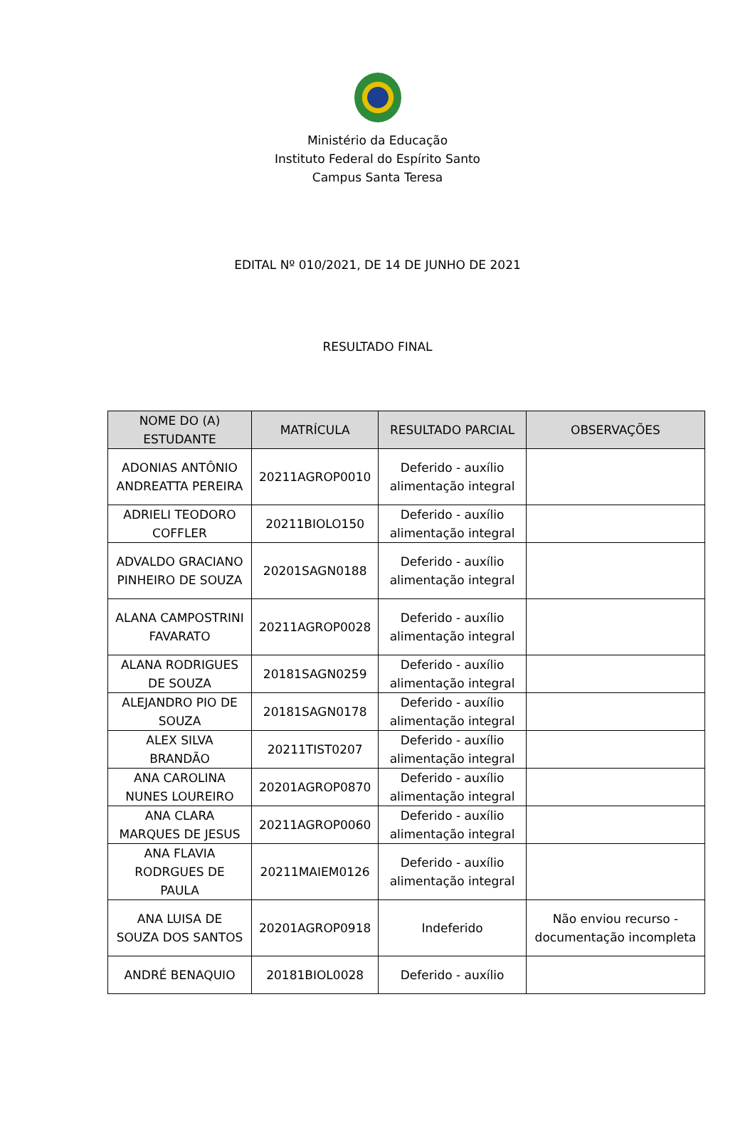Ministério da Educação
Instituto Federal do Espírito Santo
Campus Santa Teresa
EDITAL Nº 010/2021, DE 14 DE JUNHO DE 2021
RESULTADO FINAL
| NOME DO (A) ESTUDANTE | MATRÍCULA | RESULTADO PARCIAL | OBSERVAÇÕES |
| --- | --- | --- | --- |
| ADONIAS ANTÔNIO ANDREATTA PEREIRA | 20211AGROP0010 | Deferido - auxílio alimentação integral | |
| ADRIELI TEODORO COFFLER | 20211BIOLO150 | Deferido - auxílio alimentação integral | |
| ADVALDO GRACIANO PINHEIRO DE SOUZA | 20201SAGN0188 | Deferido - auxílio alimentação integral | |
| ALANA CAMPOSTRINI FAVARATO | 20211AGROP0028 | Deferido - auxílio alimentação integral | |
| ALANA RODRIGUES DE SOUZA | 20181SAGN0259 | Deferido - auxílio alimentação integral | |
| ALEJANDRO PIO DE SOUZA | 20181SAGN0178 | Deferido - auxílio alimentação integral | |
| ALEX SILVA BRANDÃO | 20211TIST0207 | Deferido - auxílio alimentação integral | |
| ANA CAROLINA NUNES LOUREIRO | 20201AGROP0870 | Deferido - auxílio alimentação integral | |
| ANA CLARA MARQUES DE JESUS | 20211AGROP0060 | Deferido - auxílio alimentação integral | |
| ANA FLAVIA RODRGUES DE PAULA | 20211MAIEM0126 | Deferido - auxílio alimentação integral | |
| ANA LUISA DE SOUZA DOS SANTOS | 20201AGROP0918 | Indeferido | Não enviou recurso - documentação incompleta |
| ANDRÉ BENAQUIO | 20181BIOL0028 | Deferido - auxílio | |